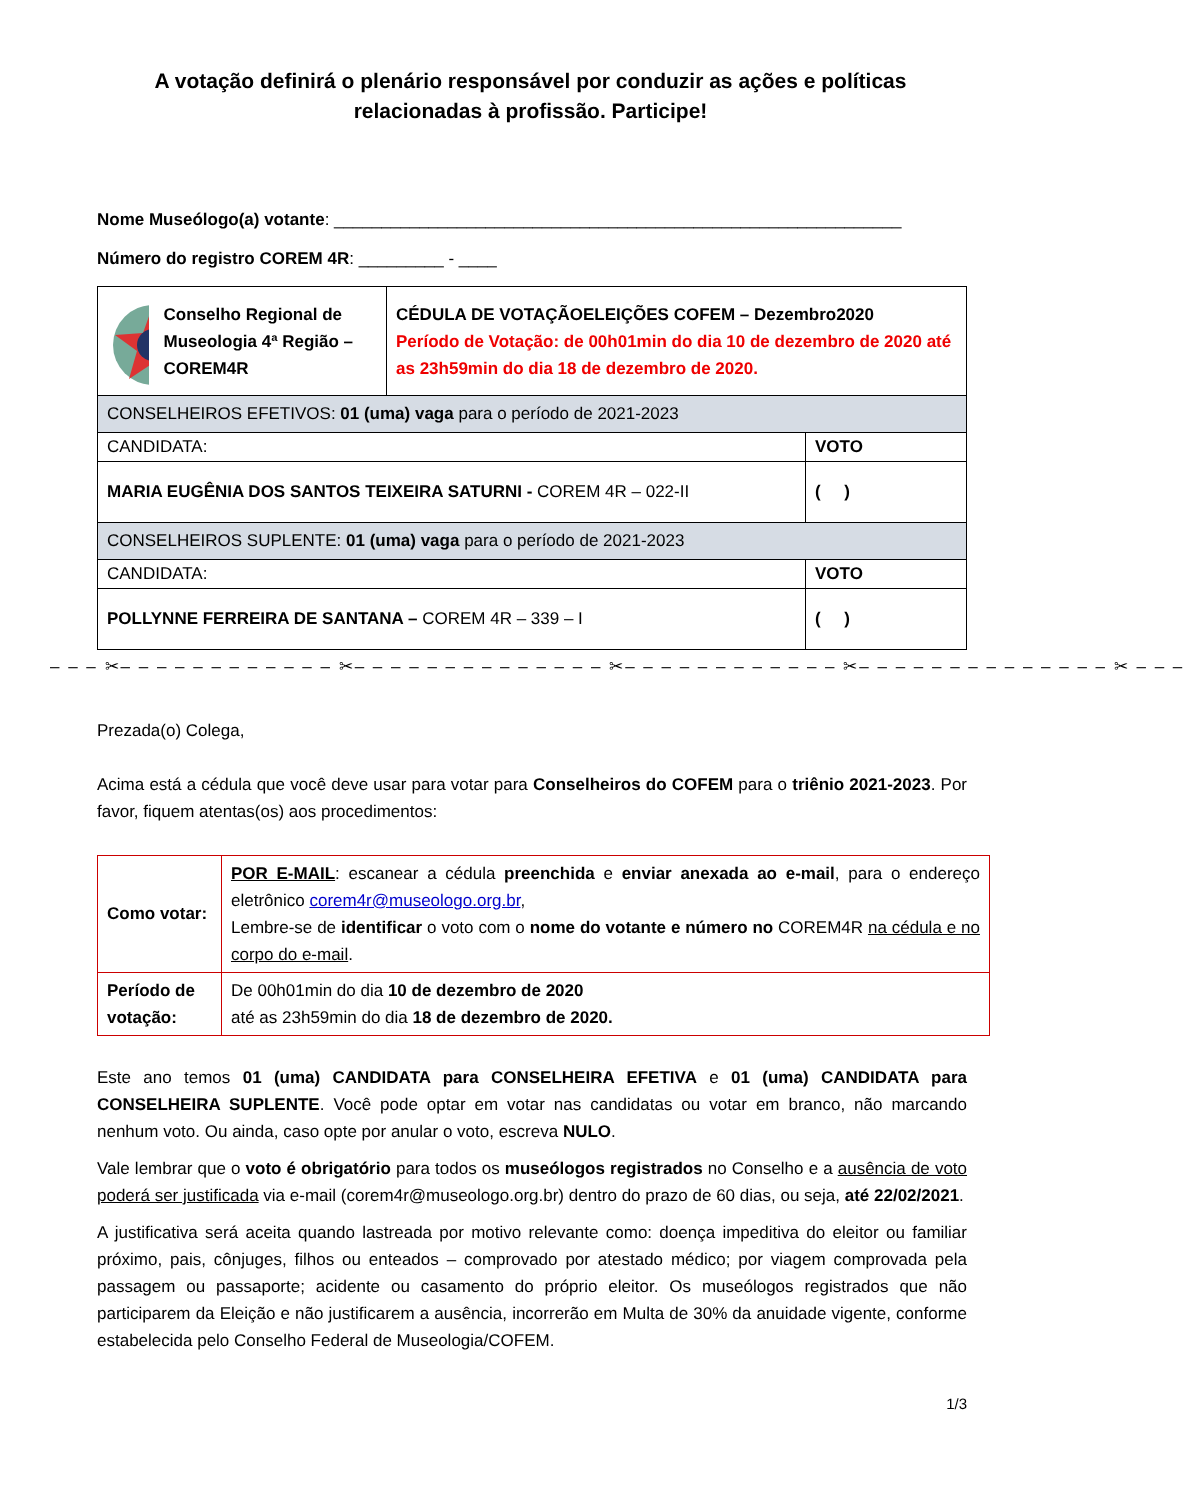A votação definirá o plenário responsável por conduzir as ações e políticas
relacionadas à profissão. Participe!
Nome Museólogo(a) votante: ____________________________________________________________
Número do registro COREM 4R: _________ - ____
| Conselho Regional de Museologia 4ª Região – COREM4R | CÉDULA DE VOTAÇÃOELEIÇÕES COFEM – Dezembro2020 Período de Votação: de 00h01min do dia 10 de dezembro de 2020 até as 23h59min do dia 18 de dezembro de 2020. | |
| CONSELHEIROS EFETIVOS: 01 (uma) vaga para o período de 2021-2023 | | |
| CANDIDATA: | | VOTO |
| MARIA EUGÊNIA DOS SANTOS TEIXEIRA SATURNI - COREM 4R – 022-II | | ( ) |
| CONSELHEIROS SUPLENTE: 01 (uma) vaga para o período de 2021-2023 | | |
| CANDIDATA: | | VOTO |
| POLLYNNE FERREIRA DE SANTANA – COREM 4R – 339 – I | | ( ) |
– – – ✂– – – – – – – – – – – – ✂– – – – – – – – – – – – – – ✂– – – – – – – – – – – – ✂– – – – – – – – – – – – – – ✂ – – –
Prezada(o) Colega,
Acima está a cédula que você deve usar para votar para Conselheiros do COFEM para o triênio 2021-2023. Por favor, fiquem atentas(os) aos procedimentos:
| Como votar: | POR E-MAIL : escanear a cédula preenchida e enviar anexada ao e-mail , para o endereço eletrônico corem4r@museologo.org.br , Lembre-se de identificar o voto com o nome do votante e número no COREM4R na cédula e no corpo do e-mail . |
| Período de votação: | De 00h01min do dia 10 de dezembro de 2020 até as 23h59min do dia 18 de dezembro de 2020. |
Este ano temos 01 (uma) CANDIDATA para CONSELHEIRA EFETIVA e 01 (uma) CANDIDATA para CONSELHEIRA SUPLENTE. Você pode optar em votar nas candidatas ou votar em branco, não marcando nenhum voto. Ou ainda, caso opte por anular o voto, escreva NULO.
Vale lembrar que o voto é obrigatório para todos os museólogos registrados no Conselho e a ausência de voto poderá ser justificada via e-mail (corem4r@museologo.org.br) dentro do prazo de 60 dias, ou seja, até 22/02/2021.
A justificativa será aceita quando lastreada por motivo relevante como: doença impeditiva do eleitor ou familiar próximo, pais, cônjuges, filhos ou enteados – comprovado por atestado médico; por viagem comprovada pela passagem ou passaporte; acidente ou casamento do próprio eleitor. Os museólogos registrados que não participarem da Eleição e não justificarem a ausência, incorrerão em Multa de 30% da anuidade vigente, conforme estabelecida pelo Conselho Federal de Museologia/COFEM.
1/3